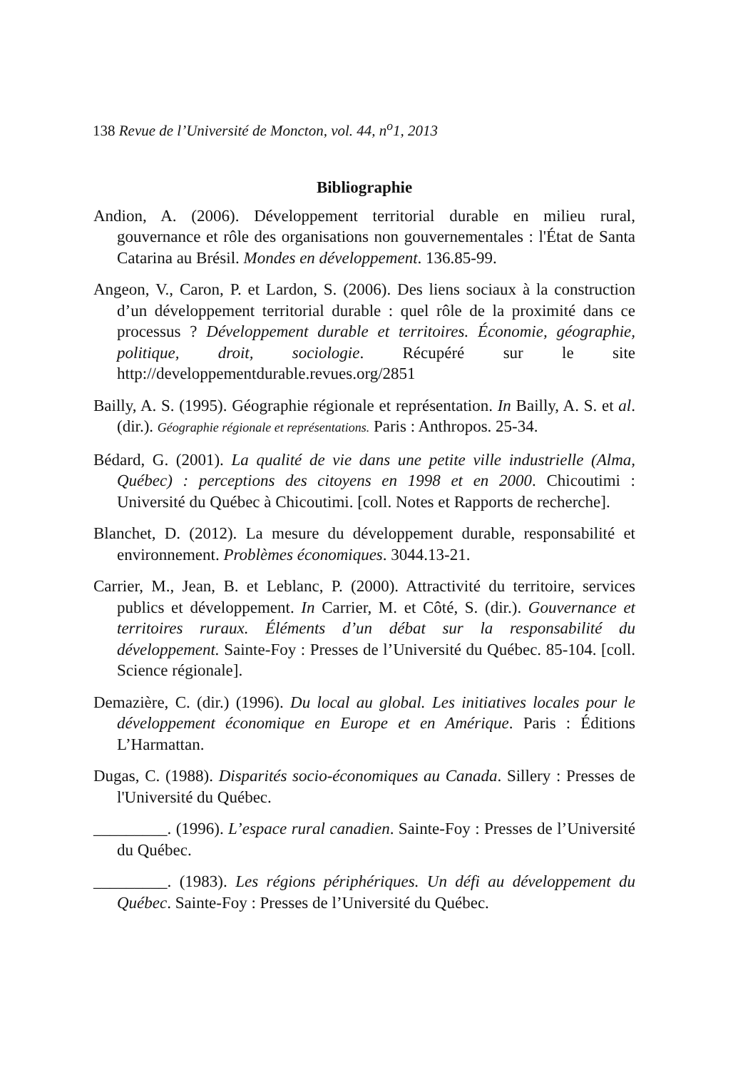138 Revue de l’Université de Moncton, vol. 44, n<sup>o</sup>1, 2013
Bibliographie
Andion, A. (2006). Développement territorial durable en milieu rural, gouvernance et rôle des organisations non gouvernementales : l'État de Santa Catarina au Brésil. Mondes en développement. 136.85-99.
Angeon, V., Caron, P. et Lardon, S. (2006). Des liens sociaux à la construction d’un développement territorial durable : quel rôle de la proximité dans ce processus ? Développement durable et territoires. Économie, géographie, politique, droit, sociologie. Récupéré sur le site http://developpementdurable.revues.org/2851
Bailly, A. S. (1995). Géographie régionale et représentation. In Bailly, A. S. et al. (dir.). Géographie régionale et représentations. Paris : Anthropos. 25-34.
Bédard, G. (2001). La qualité de vie dans une petite ville industrielle (Alma, Québec) : perceptions des citoyens en 1998 et en 2000. Chicoutimi : Université du Québec à Chicoutimi. [coll. Notes et Rapports de recherche].
Blanchet, D. (2012). La mesure du développement durable, responsabilité et environnement. Problèmes économiques. 3044.13-21.
Carrier, M., Jean, B. et Leblanc, P. (2000). Attractivité du territoire, services publics et développement. In Carrier, M. et Côté, S. (dir.). Gouvernance et territoires ruraux. Éléments d’un débat sur la responsabilité du développement. Sainte-Foy : Presses de l’Université du Québec. 85-104. [coll. Science régionale].
Demazière, C. (dir.) (1996). Du local au global. Les initiatives locales pour le développement économique en Europe et en Amérique. Paris : Éditions L’Harmattan.
Dugas, C. (1988). Disparités socio-économiques au Canada. Sillery : Presses de l'Université du Québec.
_________. (1996). L’espace rural canadien. Sainte-Foy : Presses de l’Université du Québec.
_________. (1983). Les régions périphériques. Un défi au développement du Québec. Sainte-Foy : Presses de l’Université du Québec.